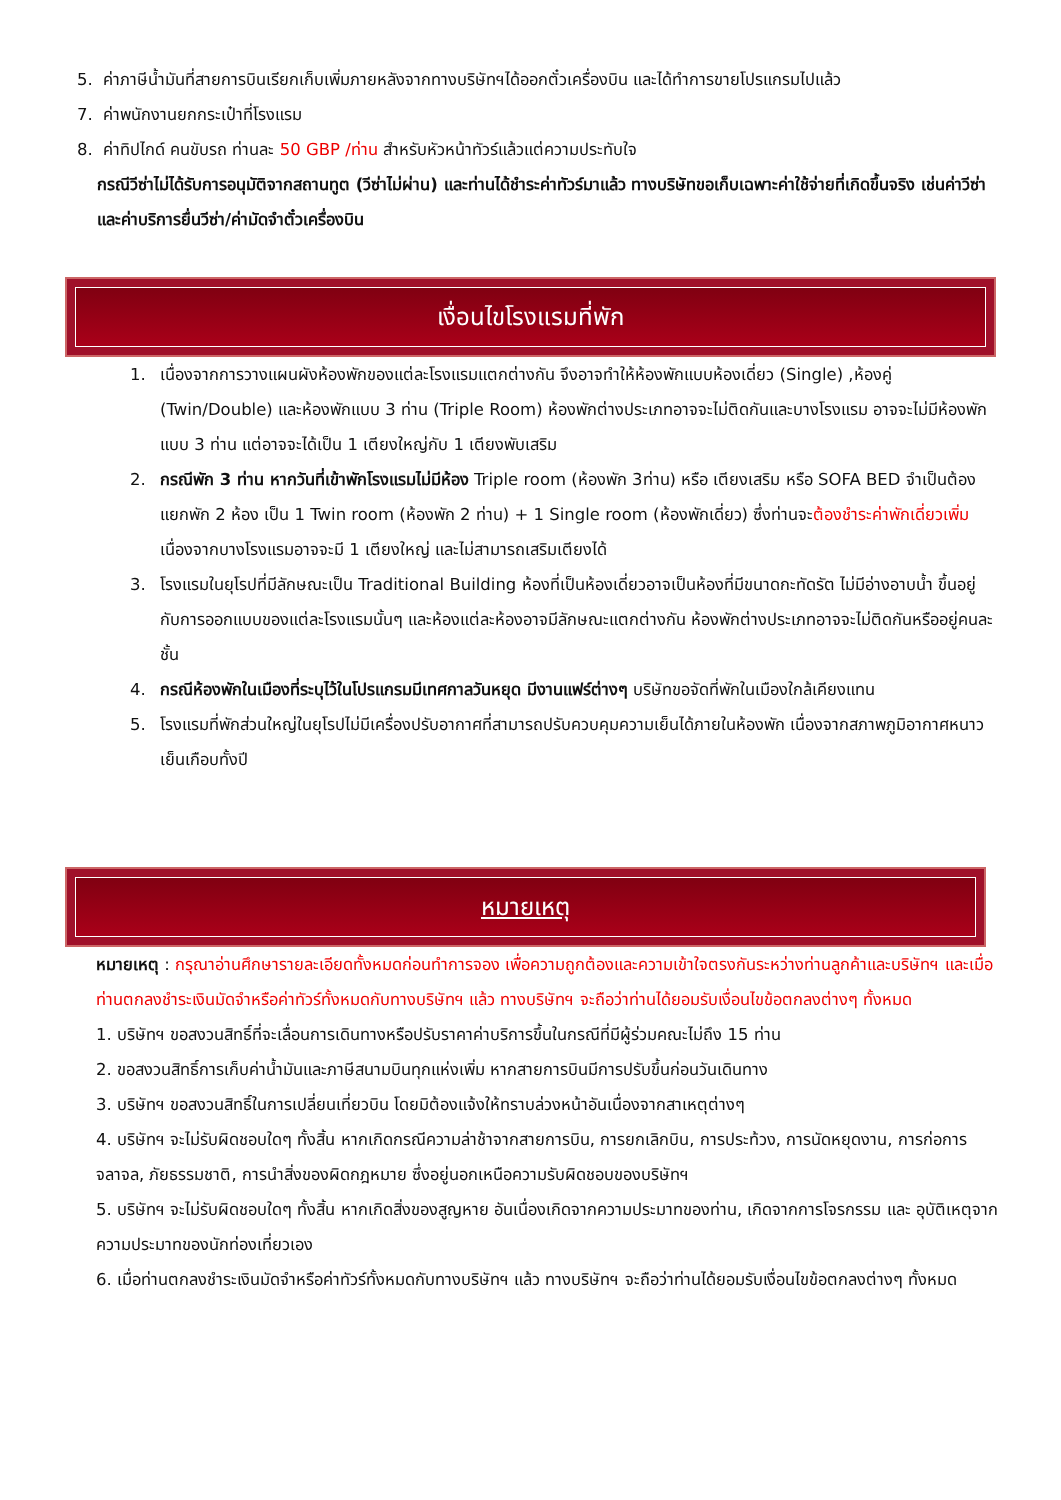5. ค่าภาษีน้ำมันที่สายการบินเรียกเก็บเพิ่มภายหลังจากทางบริษัทฯได้ออกตั๋วเครื่องบิน และได้ทำการขายโปรแกรมไปแล้ว
7. ค่าพนักงานยกกระเป๋าที่โรงแรม
8. ค่าทิปไกด์ คนขับรถ ท่านละ 50 GBP /ท่าน สำหรับหัวหน้าทัวร์แล้วแต่ความประทับใจ
กรณีวีซ่าไม่ได้รับการอนุมัติจากสถานทูต (วีซ่าไม่ผ่าน) และท่านได้ชำระค่าทัวร์มาแล้ว ทางบริษัทขอเก็บเฉพาะค่าใช้จ่ายที่เกิดขึ้นจริง เช่นค่าวีซ่าและค่าบริการยื่นวีซ่า/ค่ามัดจำตั๋วเครื่องบิน
เงื่อนไขโรงแรมที่พัก
1. เนื่องจากการวางแผนผังห้องพักของแต่ละโรงแรมแตกต่างกัน จึงอาจทำให้ห้องพักแบบห้องเดี่ยว (Single) ,ห้องคู่ (Twin/Double) และห้องพักแบบ 3 ท่าน (Triple Room) ห้องพักต่างประเภทอาจจะไม่ติดกันและบางโรงแรม อาจจะไม่มีห้องพักแบบ 3 ท่าน แต่อาจจะได้เป็น 1 เตียงใหญ่กับ 1 เตียงพับเสริม
2. กรณีพัก 3 ท่าน หากวันที่เข้าพักโรงแรมไม่มีห้อง Triple room (ห้องพัก 3ท่าน) หรือ เตียงเสริม หรือ SOFA BED จำเป็นต้องแยกพัก 2 ห้อง เป็น 1 Twin room (ห้องพัก 2 ท่าน) + 1 Single room (ห้องพักเดี่ยว) ซึ่งท่านจะต้องชำระค่าพักเดี่ยวเพิ่ม เนื่องจากบางโรงแรมอาจจะมี 1 เตียงใหญ่ และไม่สามารถเสริมเตียงได้
3. โรงแรมในยุโรปที่มีลักษณะเป็น Traditional Building ห้องที่เป็นห้องเดี่ยวอาจเป็นห้องที่มีขนาดกะทัดรัต ไม่มีอ่างอาบน้ำ ขึ้นอยู่กับการออกแบบของแต่ละโรงแรมนั้นๆ และห้องแต่ละห้องอาจมีลักษณะแตกต่างกัน ห้องพักต่างประเภทอาจจะไม่ติดกันหรืออยู่คนละชั้น
4. กรณีห้องพักในเมืองที่ระบุไว้ในโปรแกรมมีเทศกาลวันหยุด มีงานแฟร์ต่างๆ บริษัทขอจัดที่พักในเมืองใกล้เคียงแทน
5. โรงแรมที่พักส่วนใหญ่ในยุโรปไม่มีเครื่องปรับอากาศที่สามารถปรับควบคุมความเย็นได้ภายในห้องพัก เนื่องจากสภาพภูมิอากาศหนาวเย็นเกือบทั้งปี
หมายเหตุ
หมายเหตุ : กรุณาอ่านศึกษารายละเอียดทั้งหมดก่อนทำการจอง เพื่อความถูกต้องและความเข้าใจตรงกันระหว่างท่านลูกค้าและบริษัทฯ และเมื่อท่านตกลงชำระเงินมัดจำหรือค่าทัวร์ทั้งหมดกับทางบริษัทฯ แล้ว ทางบริษัทฯ จะถือว่าท่านได้ยอมรับเงื่อนไขข้อตกลงต่างๆ ทั้งหมด
1. บริษัทฯ ขอสงวนสิทธิ์ที่จะเลื่อนการเดินทางหรือปรับราคาค่าบริการขึ้นในกรณีที่มีผู้ร่วมคณะไม่ถึง 15 ท่าน
2. ขอสงวนสิทธิ์การเก็บค่าน้ำมันและภาษีสนามบินทุกแห่งเพิ่ม หากสายการบินมีการปรับขึ้นก่อนวันเดินทาง
3. บริษัทฯ ขอสงวนสิทธิ์ในการเปลี่ยนเที่ยวบิน โดยมิต้องแจ้งให้ทราบล่วงหน้าอันเนื่องจากสาเหตุต่างๆ
4. บริษัทฯ จะไม่รับผิดชอบใดๆ ทั้งสิ้น หากเกิดกรณีความล่าช้าจากสายการบิน, การยกเลิกบิน, การประท้วง, การนัดหยุดงาน, การก่อการจลาจล, ภัยธรรมชาติ, การนำสิ่งของผิดกฎหมาย ซึ่งอยู่นอกเหนือความรับผิดชอบของบริษัทฯ
5. บริษัทฯ จะไม่รับผิดชอบใดๆ ทั้งสิ้น หากเกิดสิ่งของสูญหาย อันเนื่องเกิดจากความประมาทของท่าน, เกิดจากการโจรกรรม และ อุบัติเหตุจากความประมาทของนักท่องเที่ยวเอง
6. เมื่อท่านตกลงชำระเงินมัดจำหรือค่าทัวร์ทั้งหมดกับทางบริษัทฯ แล้ว ทางบริษัทฯ จะถือว่าท่านได้ยอมรับเงื่อนไขข้อตกลงต่างๆ ทั้งหมด